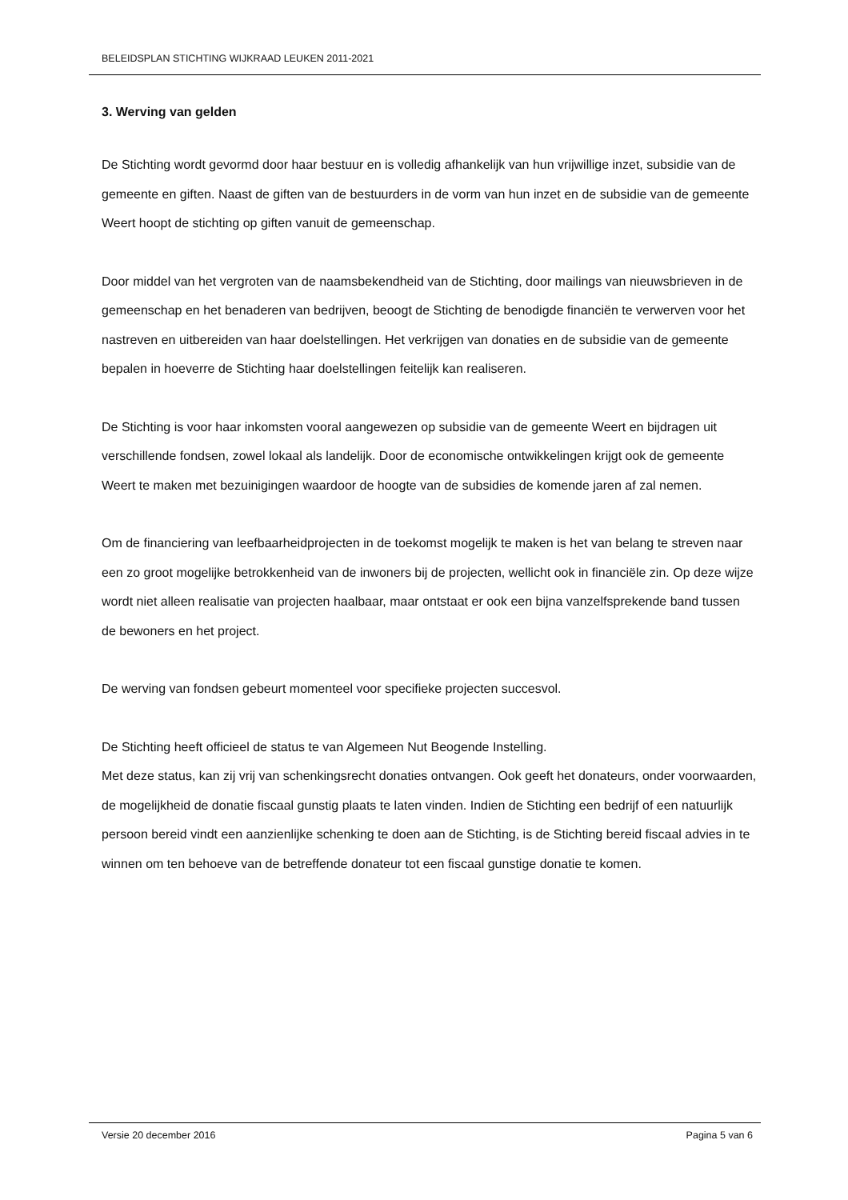BELEIDSPLAN STICHTING WIJKRAAD LEUKEN 2011-2021
3. Werving van gelden
De Stichting wordt gevormd door haar bestuur en is volledig afhankelijk van hun vrijwillige inzet, subsidie van de gemeente en giften. Naast de giften van de bestuurders in de vorm van hun inzet en de subsidie van de gemeente Weert hoopt de stichting op giften vanuit de gemeenschap.
Door middel van het vergroten van de naamsbekendheid van de Stichting, door mailings van nieuwsbrieven in de gemeenschap en het benaderen van bedrijven, beoogt de Stichting de benodigde financiën te verwerven voor het nastreven en uitbereiden van haar doelstellingen. Het verkrijgen van donaties en de subsidie van de gemeente bepalen in hoeverre de Stichting haar doelstellingen feitelijk kan realiseren.
De Stichting is voor haar inkomsten vooral aangewezen op subsidie van de gemeente Weert en bijdragen uit verschillende fondsen, zowel lokaal als landelijk. Door de economische ontwikkelingen krijgt ook de gemeente Weert te maken met bezuinigingen waardoor de hoogte van de subsidies de komende jaren af zal nemen.
Om de financiering van leefbaarheidprojecten in de toekomst mogelijk te maken is het van belang te streven naar een zo groot mogelijke betrokkenheid van de inwoners bij de projecten, wellicht ook in financiële zin. Op deze wijze wordt niet alleen realisatie van projecten haalbaar, maar ontstaat er ook een bijna vanzelfsprekende band tussen de bewoners en het project.
De werving van fondsen gebeurt momenteel voor specifieke projecten succesvol.
De Stichting heeft officieel de status te van Algemeen Nut Beogende Instelling.
Met deze status, kan zij vrij van schenkingsrecht donaties ontvangen. Ook geeft het donateurs, onder voorwaarden, de mogelijkheid de donatie fiscaal gunstig plaats te laten vinden. Indien de Stichting een bedrijf of een natuurlijk persoon bereid vindt een aanzienlijke schenking te doen aan de Stichting, is de Stichting bereid fiscaal advies in te winnen om ten behoeve van de betreffende donateur tot een fiscaal gunstige donatie te komen.
Versie 20 december 2016 Pagina 5 van 6